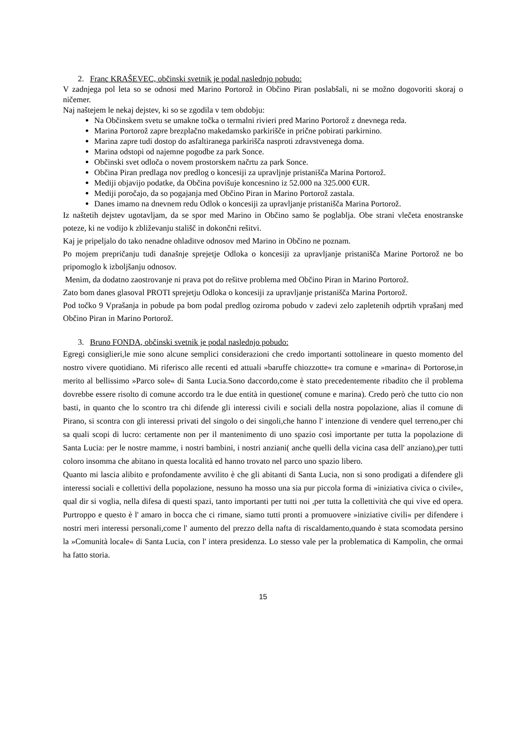2. Franc KRAŠEVEC, občinski svetnik je podal naslednjo pobudo:
V zadnjega pol leta so se odnosi med Marino Portorož in Občino Piran poslabšali, ni se možno dogovoriti skoraj o ničemer.
Naj naštejem le nekaj dejstev, ki so se zgodila v tem obdobju:
Na Občinskem svetu se umakne točka o termalni rivieri pred Marino Portorož z dnevnega reda.
Marina Portorož zapre brezplačno makedamsko parkirišče in prične pobirati parkirnino.
Marina zapre tudi dostop do asfaltiranega parkirišča nasproti zdravstvenega doma.
Marina odstopi od najemne pogodbe za park Sonce.
Občinski svet odloča o novem prostorskem načrtu za park Sonce.
Občina Piran predlaga nov predlog o koncesiji za upravljnje pristanišča Marina Portorož.
Mediji objavijo podatke, da Občina povišuje koncesnino iz 52.000 na 325.000 €UR.
Mediji poročajo, da so pogajanja med Občino Piran in Marino Portorož zastala.
Danes imamo na dnevnem redu Odlok o koncesiji za upravljanje pristanišča Marina Portorož.
Iz naštetih dejstev ugotavljam, da se spor med Marino in Občino samo še poglablja. Obe strani vlečeta enostranske poteze, ki ne vodijo k zbliževanju stališč in dokončni rešitvi.
Kaj je pripeljalo do tako nenadne ohladitve odnosov med Marino in Občino ne poznam.
Po mojem prepričanju tudi današnje sprejetje Odloka o koncesiji za upravljanje pristanišča Marine Portorož ne bo pripomoglo k izboljšanju odnosov.
Menim, da dodatno zaostrovanje ni prava pot do rešitve problema med Občino Piran in Marino Portorož.
Zato bom danes glasoval PROTI sprejetju Odloka o koncesiji za upravljanje pristanišča Marina Portorož.
Pod točko 9 Vprašanja in pobude pa bom podal predlog oziroma pobudo v zadevi zelo zapletenih odprtih vprašanj med Občino Piran in Marino Portorož.
3. Bruno FONDA, občinski svetnik je podal naslednjo pobudo:
Egregi consiglieri,le mie sono alcune semplici considerazioni che credo importanti sottolineare in questo momento del nostro vivere quotidiano. Mi riferisco alle recenti ed attuali »baruffe chiozzotte« tra comune e »marina« di Portorose,in merito al bellissimo »Parco sole« di Santa Lucia.Sono daccordo,come è stato precedentemente ribadito che il problema dovrebbe essere risolto di comune accordo tra le due entità in questione( comune e marina). Credo però che tutto cio non basti, in quanto che lo scontro tra chi difende gli interessi civili e sociali della nostra popolazione, alias il comune di Pirano, si scontra con gli interessi privati del singolo o dei singoli,che hanno l' intenzione di vendere quel terreno,per chi sa quali scopi di lucro: certamente non per il mantenimento di uno spazio così importante per tutta la popolazione di Santa Lucia: per le nostre mamme, i nostri bambini, i nostri anziani( anche quelli della vicina casa dell' anziano),per tutti coloro insomma che abitano in questa località ed hanno trovato nel parco uno spazio libero.
Quanto mi lascia alibito e profondamente avvilito è che gli abitanti di Santa Lucia, non si sono prodigati a difendere gli interessi sociali e collettivi della popolazione, nessuno ha mosso una sia pur piccola forma di »iniziativa civica o civile«, qual dir si voglia, nella difesa di questi spazi, tanto importanti per tutti noi ,per tutta la collettività che qui vive ed opera. Purtroppo e questo è l' amaro in bocca che ci rimane, siamo tutti pronti a promuovere »iniziative civili« per difendere i nostri meri interessi personali,come l' aumento del prezzo della nafta di riscaldamento,quando è stata scomodata persino la »Comunità locale« di Santa Lucia, con l' intera presidenza. Lo stesso vale per la problematica di Kampolin, che ormai ha fatto storia.
15